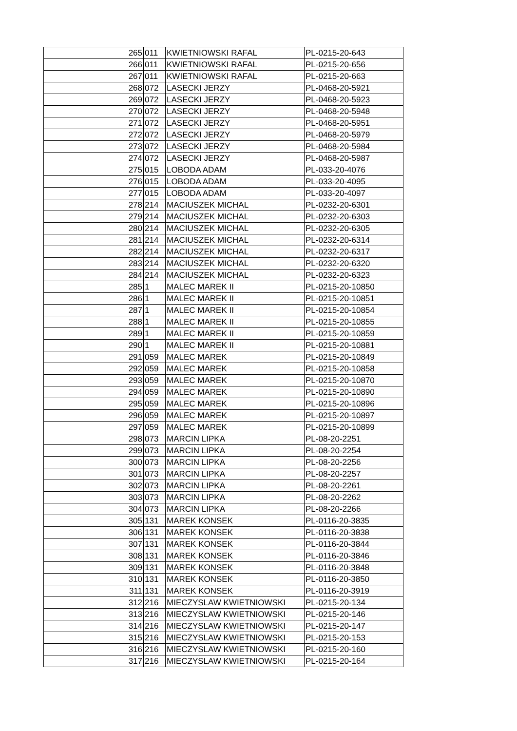| 265 | 011 | KWIETNIOWSKI RAFAL | PL-0215-20-643 |
| 266 | 011 | KWIETNIOWSKI RAFAL | PL-0215-20-656 |
| 267 | 011 | KWIETNIOWSKI RAFAL | PL-0215-20-663 |
| 268 | 072 | LASECKI JERZY | PL-0468-20-5921 |
| 269 | 072 | LASECKI JERZY | PL-0468-20-5923 |
| 270 | 072 | LASECKI JERZY | PL-0468-20-5948 |
| 271 | 072 | LASECKI JERZY | PL-0468-20-5951 |
| 272 | 072 | LASECKI JERZY | PL-0468-20-5979 |
| 273 | 072 | LASECKI JERZY | PL-0468-20-5984 |
| 274 | 072 | LASECKI JERZY | PL-0468-20-5987 |
| 275 | 015 | LOBODA ADAM | PL-033-20-4076 |
| 276 | 015 | LOBODA ADAM | PL-033-20-4095 |
| 277 | 015 | LOBODA ADAM | PL-033-20-4097 |
| 278 | 214 | MACIUSZEK MICHAL | PL-0232-20-6301 |
| 279 | 214 | MACIUSZEK MICHAL | PL-0232-20-6303 |
| 280 | 214 | MACIUSZEK MICHAL | PL-0232-20-6305 |
| 281 | 214 | MACIUSZEK MICHAL | PL-0232-20-6314 |
| 282 | 214 | MACIUSZEK MICHAL | PL-0232-20-6317 |
| 283 | 214 | MACIUSZEK MICHAL | PL-0232-20-6320 |
| 284 | 214 | MACIUSZEK MICHAL | PL-0232-20-6323 |
| 285 | 1 | MALEC MAREK II | PL-0215-20-10850 |
| 286 | 1 | MALEC MAREK II | PL-0215-20-10851 |
| 287 | 1 | MALEC MAREK II | PL-0215-20-10854 |
| 288 | 1 | MALEC MAREK II | PL-0215-20-10855 |
| 289 | 1 | MALEC MAREK II | PL-0215-20-10859 |
| 290 | 1 | MALEC MAREK II | PL-0215-20-10881 |
| 291 | 059 | MALEC MAREK | PL-0215-20-10849 |
| 292 | 059 | MALEC MAREK | PL-0215-20-10858 |
| 293 | 059 | MALEC MAREK | PL-0215-20-10870 |
| 294 | 059 | MALEC MAREK | PL-0215-20-10890 |
| 295 | 059 | MALEC MAREK | PL-0215-20-10896 |
| 296 | 059 | MALEC MAREK | PL-0215-20-10897 |
| 297 | 059 | MALEC MAREK | PL-0215-20-10899 |
| 298 | 073 | MARCIN LIPKA | PL-08-20-2251 |
| 299 | 073 | MARCIN LIPKA | PL-08-20-2254 |
| 300 | 073 | MARCIN LIPKA | PL-08-20-2256 |
| 301 | 073 | MARCIN LIPKA | PL-08-20-2257 |
| 302 | 073 | MARCIN LIPKA | PL-08-20-2261 |
| 303 | 073 | MARCIN LIPKA | PL-08-20-2262 |
| 304 | 073 | MARCIN LIPKA | PL-08-20-2266 |
| 305 | 131 | MAREK KONSEK | PL-0116-20-3835 |
| 306 | 131 | MAREK KONSEK | PL-0116-20-3838 |
| 307 | 131 | MAREK KONSEK | PL-0116-20-3844 |
| 308 | 131 | MAREK KONSEK | PL-0116-20-3846 |
| 309 | 131 | MAREK KONSEK | PL-0116-20-3848 |
| 310 | 131 | MAREK KONSEK | PL-0116-20-3850 |
| 311 | 131 | MAREK KONSEK | PL-0116-20-3919 |
| 312 | 216 | MIECZYSLAW KWIETNIOWSKI | PL-0215-20-134 |
| 313 | 216 | MIECZYSLAW KWIETNIOWSKI | PL-0215-20-146 |
| 314 | 216 | MIECZYSLAW KWIETNIOWSKI | PL-0215-20-147 |
| 315 | 216 | MIECZYSLAW KWIETNIOWSKI | PL-0215-20-153 |
| 316 | 216 | MIECZYSLAW KWIETNIOWSKI | PL-0215-20-160 |
| 317 | 216 | MIECZYSLAW KWIETNIOWSKI | PL-0215-20-164 |